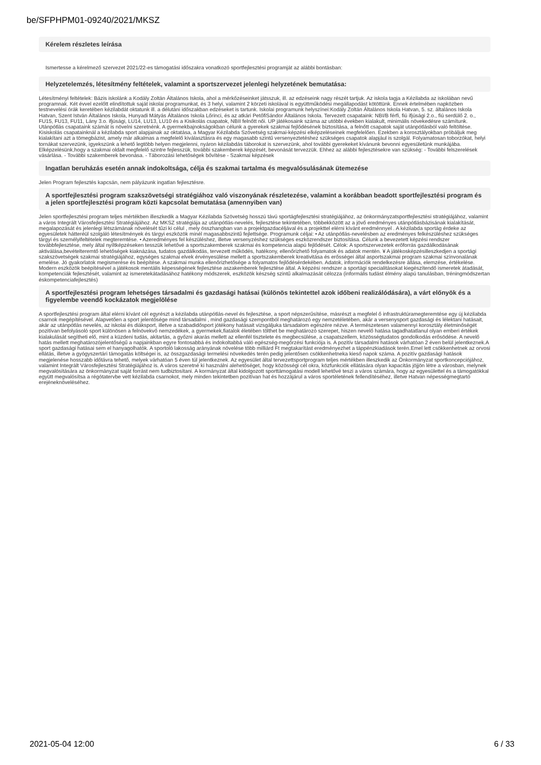be/SFPHPM01-09240/2021/MKSZ
Kérelem részletes leírása
Ismertesse a kérelmező szervezet 2021/22-es támogatási időszakra vonatkozó sportfejlesztési programját az alábbi bontásban:
Helyzetelemzés, létesítmény feltételek, valamint a sportszervezet jelenlegi helyzetének bemutatása:
Létesítményi feltételek: Bázis iskolánk a Kodály Zoltán Általános Iskola, ahol a mérkőzéseinket játsszuk, ill. az edzéseink nagy részét tartjuk. Az iskola tagja a Kézilabda az iskolában nevű programnak. Két évvel ezelőtt elindítottuk saját iskolai programunkat, és 3 helyi, valamint 2 körzeti iskolával is együttműködési megállapodást kötöttünk. Ennek értelmében napközben testnevelési órák keretében kézilabdát oktatunk ill. a délutáni időszakban edzéseket is tartunk. Iskolai programunk helyszínei:Kodály Zoltán Általános Iskola Hatvan, 5. sz. általános Iskola Hatvan, Szent István Általános Iskola, Hunyadi Mátyás Általános Iskola Lőrinci, és az atkári PetőfiSándor Általános Iskola. Tervezett csapataink: NBI/B férfi, fiú ifjúsági 2.o., fiú serdülő 2. o., FU15, FU13, FU11, Lány 3.o. ifjúsági, LU14, LU13, LU10 és a Kisikolás csapatok, NBII felnőtt női. UP játékosaink száma az utóbbi években kialakult, minimális növekedésre számítunk. Utánpótlás csapataink számát is növelni szeretnénk. A gyermekbajnokságokban célunk a gyerekek szakmai fejlődésének biztosítása, a felnőtt csapatok saját utánpótlásból való feltöltése. Kisiskolás csapatainknál a kézilabda sport alapjainak az oktatása, a Magyar Kézilabda Szövetség szakmai-képzési elképzeléseinek megfelelően. Ezekben a korosztályokban próbáljuk meg kialakítani azt a tömegbázist, amely már alkalmas a megfelelő kiválasztásra és egy magasabb szintű versenyeztetéshez szükséges csapatok alapjául is szolgál. Folyamatosan toborzókat, helyi tornákat szervezünk, igyekszünk a lehető legtöbb helyen megjelenni, nyáron kézilabdás táborokat is szervezünk, ahol további gyerekeket kívánunk bevonni egyesületünk munkájába. Elképzelésünk,hogy a szakmai oldalt megfelelő szintre fejlesszük, további szakemberek képzését, bevonását tervezzük. Ehhez az alábbi fejlesztésekre van szükség: - További felszerelések vásárlása. - További szakemberek bevonása. - Táborozási lehetőségek bővítése - Szakmai képzések
Ingatlan beruházás esetén annak indokoltsága, célja és szakmai tartalma és megvalósulásának ütemezése
Jelen Program fejlesztés kapcsán, nem pályázunk ingatlan fejlesztésre.
A sportfejlesztési program szakszövetségi stratégiához való viszonyának részletezése, valamint a korábban beadott sportfejlesztési program és a jelen sportfejlesztési program közti kapcsolat bemutatása (amennyiben van)
Jelen sportfejlesztési program teljes mértékben illeszkedik a Magyar Kézilabda Szövetség hosszú távú sportágfejlesztési stratégiájához, az önkormányzatsportfejlesztési stratégiájához, valamint a város Integrált Városfejlesztési Stratégiájához. Az MKSZ stratégiája az utánpótlás-nevelés, fejlesztése tekintetében, többekközött az a jövő eredményes utánpótlásbázisának kialakítását, megalapozását és jelenlegi létszámának növelését tűzi ki célul , mely összhangban van a projektgazdacéljával és a projekttel elérni kívánt eredménnyel . A kézilabda sportág érdeke az egyesületek hátteréül szolgáló létesítmények és tárgyi eszközök minél magasabbszintű fejlettsége. Programunk céljai: • Az utánpótlás-nevelésben az eredményes felkészüléshez szükséges tárgyi és személyifeltételek megteremtése. • Azeredményes fel készüléshez, illetve versenyzéshez szükséges eszközrendszer biztosítása. Célunk a bevezetett képzési rendszer továbbfejlesztése, mely által nyíltképzéseken tesszük lehetővé a sportszakemberek szakmai és kompetencia alapú fejlődését. Célok: A sportszervezetek erőforrás gazdálkodásának aktiválása,bevételteremtő lehetőségek kiaknázása, tudatos gazdálkodás, tervezett működés, hatékony, ellenőrizhető folyamatok és adatok mentén. ¥ A játékosképzésilleszkedjen a sportági szakszövetségek szakmai stratégiájához, egységes szakmai elvek érvényesülése mellett a sportszakemberek kreativitása és erősségei által asportszakmai program szakmai színvonalának emelése. Jó gyakorlatok megismerése és beépítése. A szakmai munka ellenőrizhetősége a folyamatos fejlődésérdekében. Adatok, információk rendelkezésre állása, elemzése, értékelése. Modern eszközök beépítésével a játékosok mentális képességének fejlesztése aszakemberek fejlesztése által. A képzési rendszer a sportági specialitásokat kiegészítendő ismeretek átadását, kompetenciák fejlesztését, valamint az ismeretekátadásához hatékony módszerek, eszközök készség szintű alkalmazását célozza (informális tudást élmény alapú tanulásban, tréningmódszertan éskompetenciafejlesztés)
A sportfejlesztési program lehetséges társadalmi és gazdasági hatásai (különös tekintettel azok időbeni realizálódására), a várt előnyök és a figyelembe veendő kockázatok megjelölése
A sportfejlesztési program által elérni kívánt cél egyrészt a kézilabda utánpótlás-nevel és fejlesztése, a sport népszerűsítése, másrészt a megfelel ő infrastruktúramegteremtése egy új kézilabda csarnok megépítésével. Alapvetően a sport jelentősége mind társadalmi , mind gazdasági szempontból meghatározó egy nemzetéletében, akár a versenysport gazdasági és lélektani hatásait, akár az utánpótlás nevelés, az iskolai és diáksport, illetve a szabadidősport jótékony hatásait vizsgáljuka társadalom egészére nézve. A természetesen valamennyi korosztály életminőségét pozitívan befolyásoló sport különösen a felnövekvő nemzedékek, a gyermekek,fiatalok életében tölthet be meghatározó szerepet, hiszen nevelő hatása tagadhatatlanul olyan emberi értékek kialakulását segítheti elő, mint a küzdeni tudás, akitartás, a győzni akarás mellett az ellenfél tisztelete és megbecsülése, a csapatszellem, közösségtudatos gondolkodás erősödése. A nevelő hatás mellett meghatározójelentőségű a napjainkban egyre fontosabbá és indokoltabbá váló egészség-megőrzési funkciója is. A pozitív társadalmi hatások várhatóan 2 éven belül jelentkeznek.A sport gazdasági hatásai sem el hanyagolhatók. A sportoló lakosság arányának növelése több milliárd Ft megtakarítást eredményezhet a táppénzkiadások terén.Emel lett csökkenhetnek az orvosi ellátás, illetve a gyógyszertári támogatás költségei is, az összgazdasági termelési növekedés terén pedig jelentősen csökkenhetneka kieső napok száma. A pozitív gazdasági hatások megjelenése hosszabb időtávra tehető, melyek várhatóan 5 éven túl jelentkeznek. Az egyesület által tervezettsportprogram teljes mértékben illeszkedik az Önkormányzat sportkoncepciójához, valamint Integrált Városfejlesztési Stratégiájához is. A város szeretné ki használni alehetőséget, hogy közösségi cél okra, közfunkciók ellátására olyan kapacitás jöjjön létre a városban, melynek megvalósítására az önkormányzat saját forrást nem tudbiztosítani. A kormányzat által kidolgozott sporttámogatási modell lehetővé teszi a város számára, hogy az egyesülettel és a támogatókkal együtt megvalósítsa a régótatervbe vett kézilabda csarnokot, mely minden tekintetben pozitívan hat és hozzájárul a város sportéletének fellendítéséhez, illetve Hatvan népességmegtartó erejéneknöveléséhez.
2021-05-04 12:00 6 / 33